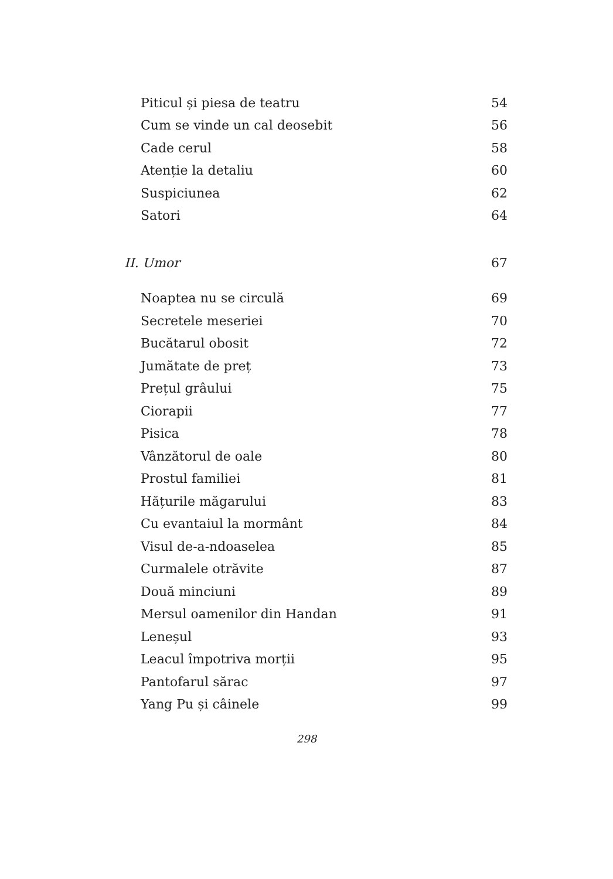Piticul și piesa de teatru 54
Cum se vinde un cal deosebit 56
Cade cerul 58
Atenție la detaliu 60
Suspiciunea 62
Satori 64
II. Umor 67
Noaptea nu se circulă 69
Secretele meseriei 70
Bucătarul obosit 72
Jumătate de preț 73
Prețul grâului 75
Ciorapii 77
Pisica 78
Vânzătorul de oale 80
Prostul familiei 81
Hățurile măgarului 83
Cu evantaiul la mormânt 84
Visul de-a-ndoaselea 85
Curmalele otrăvite 87
Două minciuni 89
Mersul oamenilor din Handan 91
Leneșul 93
Leacul împotriva morții 95
Pantofarul sărac 97
Yang Pu și câinele 99
298